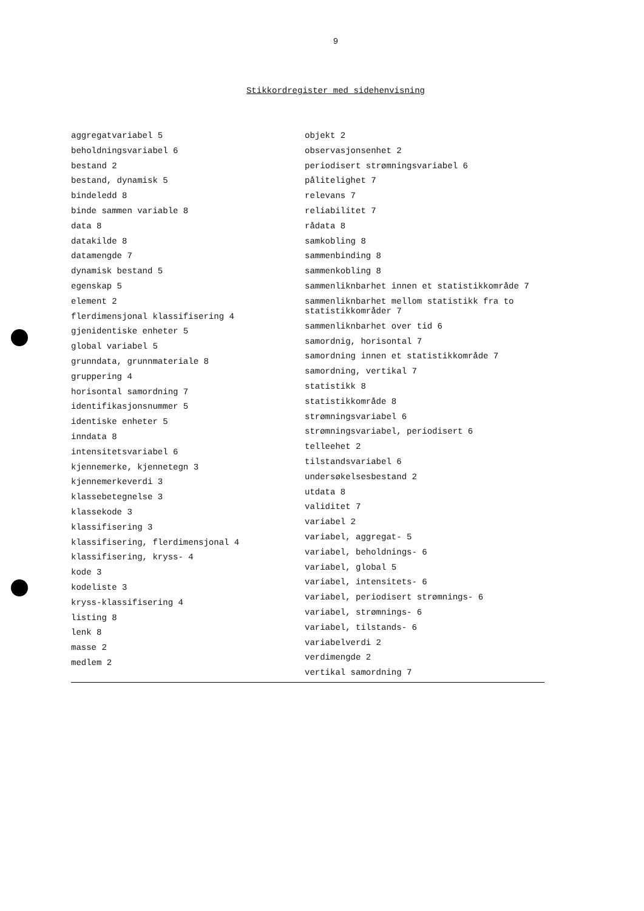9
Stikkordregister med sidehenvisning
aggregatvariabel 5
beholdningsvariabel 6
bestand 2
bestand, dynamisk 5
bindeledd 8
binde sammen variable 8
data 8
datakilde 8
datamengde 7
dynamisk bestand 5
egenskap 5
element 2
flerdimensjonal klassifisering 4
gjenidentiske enheter 5
global variabel 5
grunndata, grunnmateriale 8
gruppering 4
horisontal samordning 7
identifikasjonsnummer 5
identiske enheter 5
inndata 8
intensitetsvariabel 6
kjennemerke, kjennetegn 3
kjennemerkeverdi 3
klassebetegnelse 3
klassekode 3
klassifisering 3
klassifisering, flerdimensjonal 4
klassifisering, kryss- 4
kode 3
kodeliste 3
kryss-klassifisering 4
listing 8
lenk 8
masse 2
medlem 2
objekt 2
observasjonsenhet 2
periodisert strømningsvariabel 6
pålitelighet 7
relevans 7
reliabilitet 7
rådata 8
samkobling 8
sammenbinding 8
sammenkobling 8
sammenliknbarhet innen et statistikkområde 7
sammenliknbarhet mellom statistikk fra to
statistikkområder 7
sammenliknbarhet over tid 6
samordnig, horisontal 7
samordning innen et statistikkområde 7
samordning, vertikal 7
statistikk 8
statistikkområde 8
strømningsvariabel 6
strømningsvariabel, periodisert 6
telleehet 2
tilstandsvariabel 6
undersøkelsesbestand 2
utdata 8
validitet 7
variabel 2
variabel, aggregat- 5
variabel, beholdnings- 6
variabel, global 5
variabel, intensitets- 6
variabel, periodisert strømnings- 6
variabel, strømnings- 6
variabel, tilstands- 6
variabelverdi 2
verdimengde 2
vertikal samordning 7